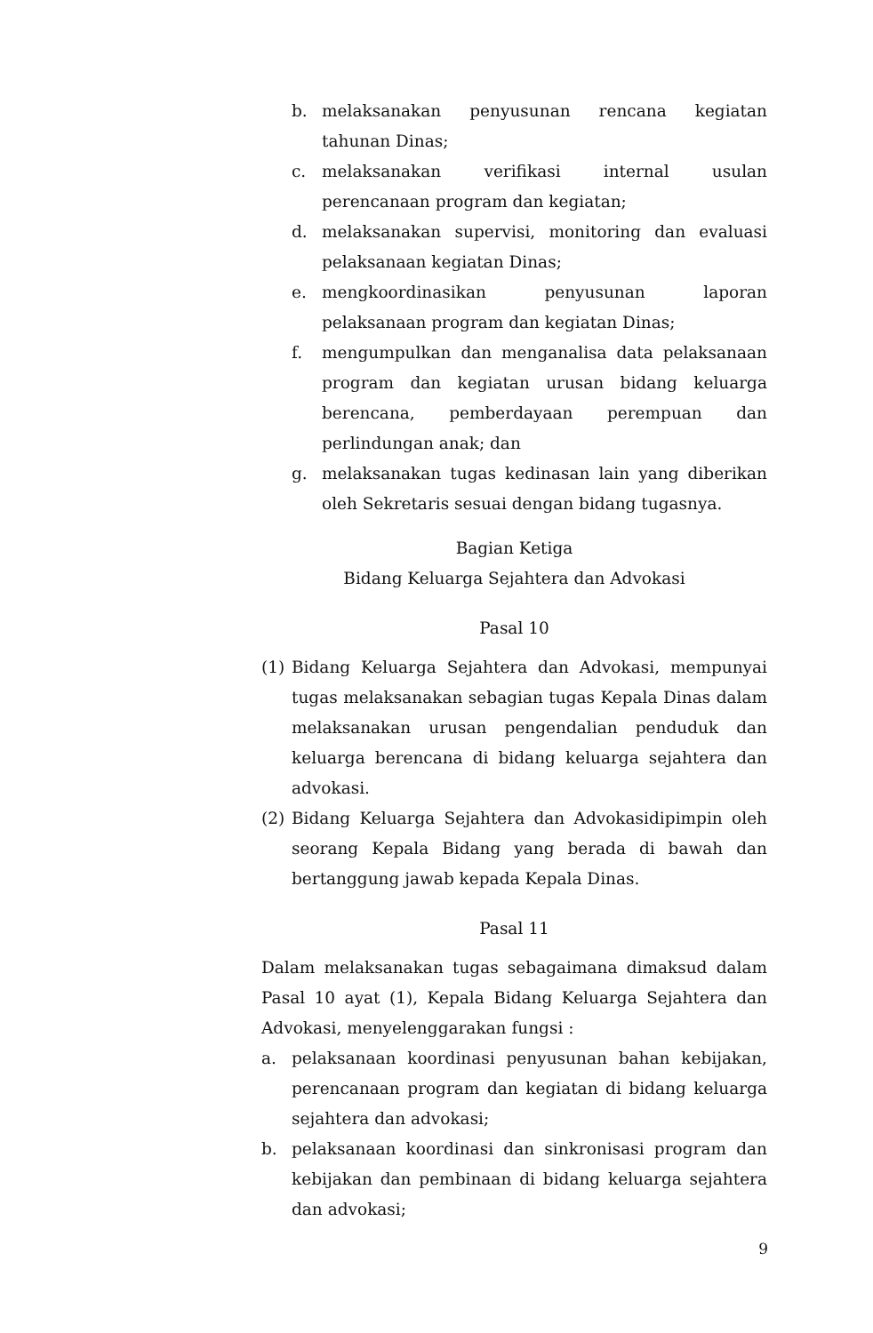b. melaksanakan penyusunan rencana kegiatan tahunan Dinas;
c. melaksanakan verifikasi internal usulan perencanaan program dan kegiatan;
d. melaksanakan supervisi, monitoring dan evaluasi pelaksanaan kegiatan Dinas;
e. mengkoordinasikan penyusunan laporan pelaksanaan program dan kegiatan Dinas;
f. mengumpulkan dan menganalisa data pelaksanaan program dan kegiatan urusan bidang keluarga berencana, pemberdayaan perempuan dan perlindungan anak; dan
g. melaksanakan tugas kedinasan lain yang diberikan oleh Sekretaris sesuai dengan bidang tugasnya.
Bagian Ketiga
Bidang Keluarga Sejahtera dan Advokasi
Pasal 10
(1) Bidang Keluarga Sejahtera dan Advokasi, mempunyai tugas melaksanakan sebagian tugas Kepala Dinas dalam melaksanakan urusan pengendalian penduduk dan keluarga berencana di bidang keluarga sejahtera dan advokasi.
(2) Bidang Keluarga Sejahtera dan Advokasidipimpin oleh seorang Kepala Bidang yang berada di bawah dan bertanggung jawab kepada Kepala Dinas.
Pasal 11
Dalam melaksanakan tugas sebagaimana dimaksud dalam Pasal 10 ayat (1), Kepala Bidang Keluarga Sejahtera dan Advokasi, menyelenggarakan fungsi :
a. pelaksanaan koordinasi penyusunan bahan kebijakan, perencanaan program dan kegiatan di bidang keluarga sejahtera dan advokasi;
b. pelaksanaan koordinasi dan sinkronisasi program dan kebijakan dan pembinaan di bidang keluarga sejahtera dan advokasi;
9